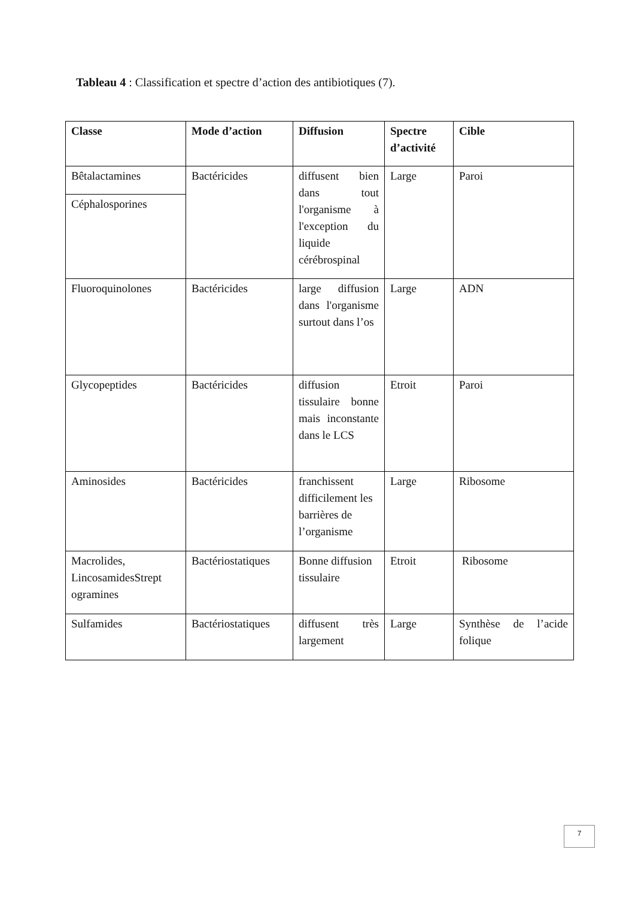Tableau 4 : Classification et spectre d’action des antibiotiques (7).
| Classe | Mode d’action | Diffusion | Spectre d’activité | Cible |
| --- | --- | --- | --- | --- |
| Bêtalactamines | Bactéricides | diffusent bien dans tout l'organisme à l'exception du liquide cérébrospinal | Large | Paroi |
| Céphalosporines | | | | |
| Fluoroquinolones | Bactéricides | large diffusion dans l'organisme surtout dans l’os | Large | ADN |
| Glycopeptides | Bactéricides | diffusion tissulaire bonne mais inconstante dans le LCS | Etroit | Paroi |
| Aminosides | Bactéricides | franchissent difficilement les barrières de l’organisme | Large | Ribosome |
| Macrolides, LincosamidesStrept ogramines | Bactériostatiques | Bonne diffusion tissulaire | Etroit | Ribosome |
| Sulfamides | Bactériostatiques | diffusent très largement | Large | Synthèse de l’acide folique |
7